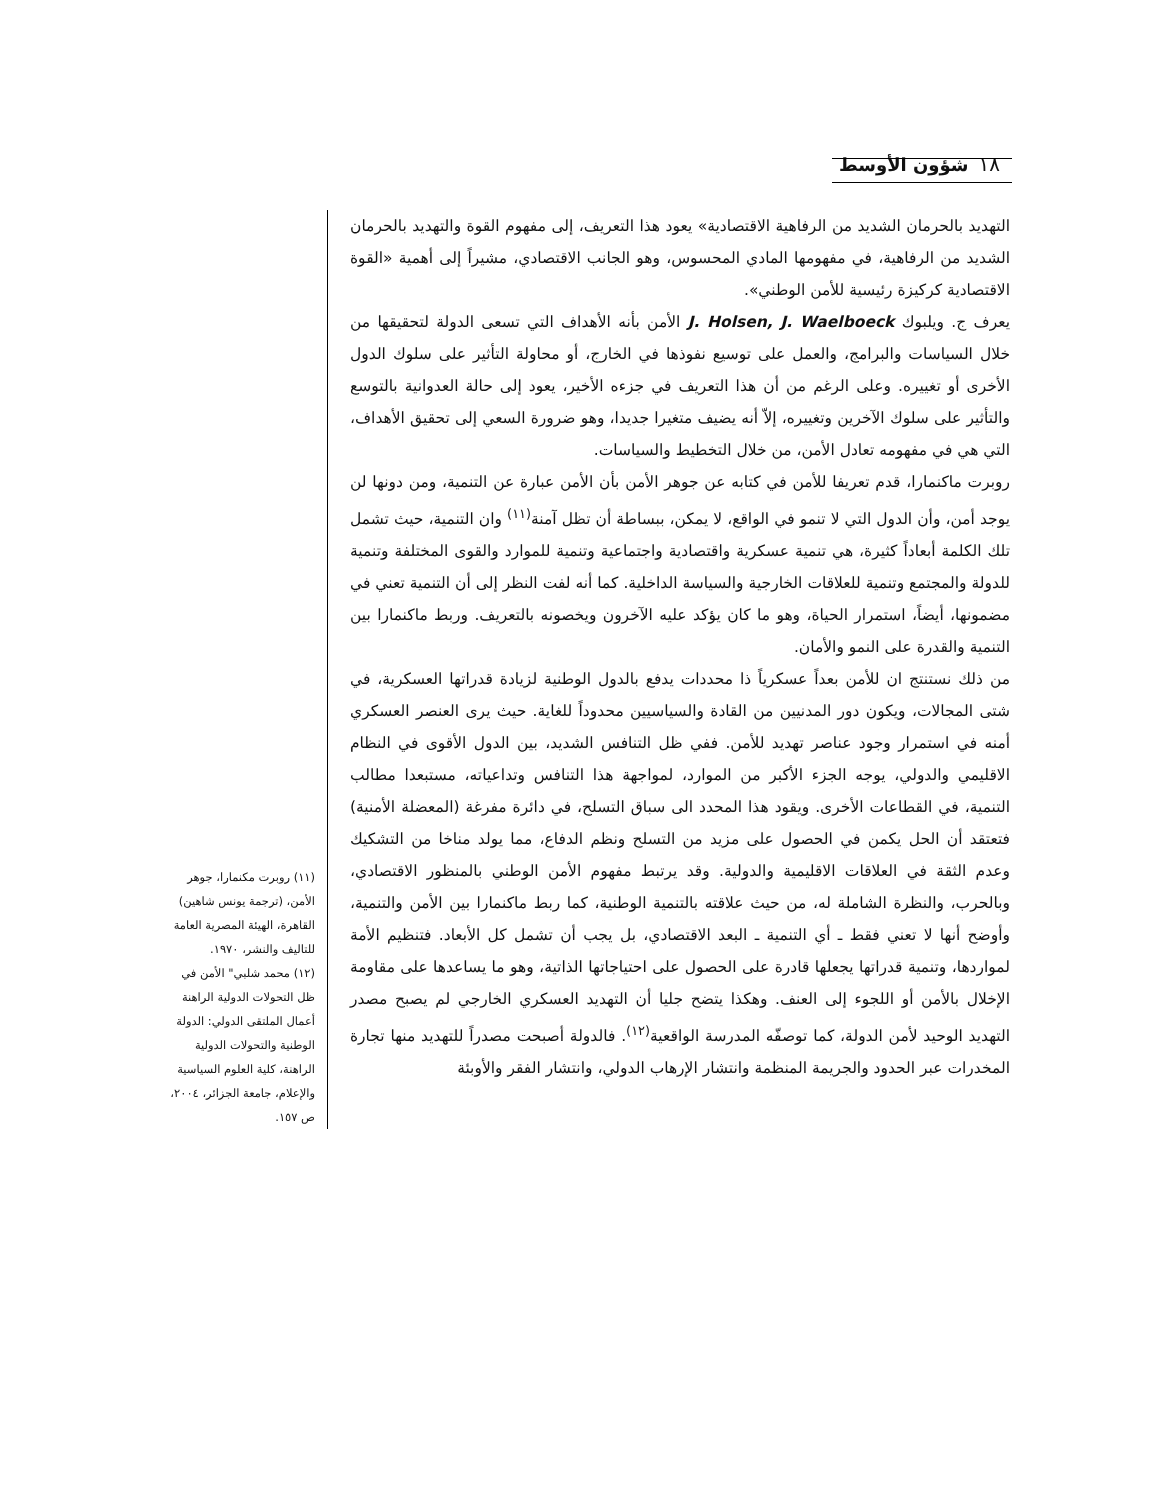شؤون الأوسط ١٨
التهديد بالحرمان الشديد من الرفاهية الاقتصادية» يعود هذا التعريف، إلى مفهوم القوة والتهديد بالحرمان الشديد من الرفاهية، في مفهومها المادي المحسوس، وهو الجانب الاقتصادي، مشيراً إلى أهمية «القوة الاقتصادية كركيزة رئيسية للأمن الوطني».
يعرف ج. ويلبوك J. Holsen, J. Waelboeck الأمن بأنه الأهداف التي تسعى الدولة لتحقيقها من خلال السياسات والبرامج، والعمل على توسيع نفوذها في الخارج، أو محاولة التأثير على سلوك الدول الأخرى أو تغييره. وعلى الرغم من أن هذا التعريف في جزءه الأخير، يعود إلى حالة العدوانية بالتوسع والتأثير على سلوك الآخرين وتغييره، إلاّ أنه يضيف متغيرا جديدا، وهو ضرورة السعي إلى تحقيق الأهداف، التي هي في مفهومه تعادل الأمن، من خلال التخطيط والسياسات.
روبرت ماكنمارا، قدم تعريفا للأمن في كتابه عن جوهر الأمن بأن الأمن عبارة عن التنمية، ومن دونها لن يوجد أمن، وأن الدول التي لا تنمو في الواقع، لا يمكن، ببساطة أن تظل آمنة<sup>(١١)</sup> وان التنمية، حيث تشمل تلك الكلمة أبعاداً كثيرة، هي تنمية عسكرية واقتصادية واجتماعية وتنمية للموارد والقوى المختلفة وتنمية للدولة والمجتمع وتنمية للعلاقات الخارجية والسياسة الداخلية. كما أنه لفت النظر إلى أن التنمية تعني في مضمونها، أيضاً، استمرار الحياة، وهو ما كان يؤكد عليه الآخرون ويخصونه بالتعريف. وربط ماكنمارا بين التنمية والقدرة على النمو والأمان.
من ذلك نستنتج ان للأمن بعداً عسكرياً ذا محددات يدفع بالدول الوطنية لزيادة قدراتها العسكرية، في شتى المجالات، ويكون دور المدنيين من القادة والسياسيين محدوداً للغاية. حيث يرى العنصر العسكري أمنه في استمرار وجود عناصر تهديد للأمن. ففي ظل التنافس الشديد، بين الدول الأقوى في النظام الاقليمي والدولي، يوجه الجزء الأكبر من الموارد، لمواجهة هذا التنافس وتداعياته، مستبعدا مطالب التنمية، في القطاعات الأخرى. ويقود هذا المحدد الى سباق التسلح، في دائرة مفرغة (المعضلة الأمنية) فتعتقد أن الحل يكمن في الحصول على مزيد من التسلح ونظم الدفاع، مما يولد مناخا من التشكيك وعدم الثقة في العلاقات الاقليمية والدولية. وقد يرتبط مفهوم الأمن الوطني بالمنظور الاقتصادي، وبالحرب، والنظرة الشاملة له، من حيث علاقته بالتنمية الوطنية، كما ربط ماكنمارا بين الأمن والتنمية، وأوضح أنها لا تعني فقط ـ أي التنمية ـ البعد الاقتصادي، بل يجب أن تشمل كل الأبعاد. فتنظيم الأمة لمواردها، وتنمية قدراتها يجعلها قادرة على الحصول على احتياجاتها الذاتية، وهو ما يساعدها على مقاومة الإخلال بالأمن أو اللجوء إلى العنف. وهكذا يتضح جليا أن التهديد العسكري الخارجي لم يصبح مصدر التهديد الوحيد لأمن الدولة، كما توصفّه المدرسة الواقعية<sup>(١٢)</sup>. فالدولة أصبحت مصدراً للتهديد منها تجارة المخدرات عبر الحدود والجريمة المنظمة وانتشار الإرهاب الدولي، وانتشار الفقر والأوبئة
(١١) روبرت مكنمارا، جوهر الأمن، (ترجمة يونس شاهين) القاهرة، الهيئة المصرية العامة للتاليف والنشر، ١٩٧٠.
(١٢) محمد شلبي" الأمن في ظل التحولات الدولية الراهنة أعمال الملتقى الدولي: الدولة الوطنية والتحولات الدولية الراهنة، كلية العلوم السياسية والإعلام، جامعة الجزائر، ٢٠٠٤، ص ١٥٧.